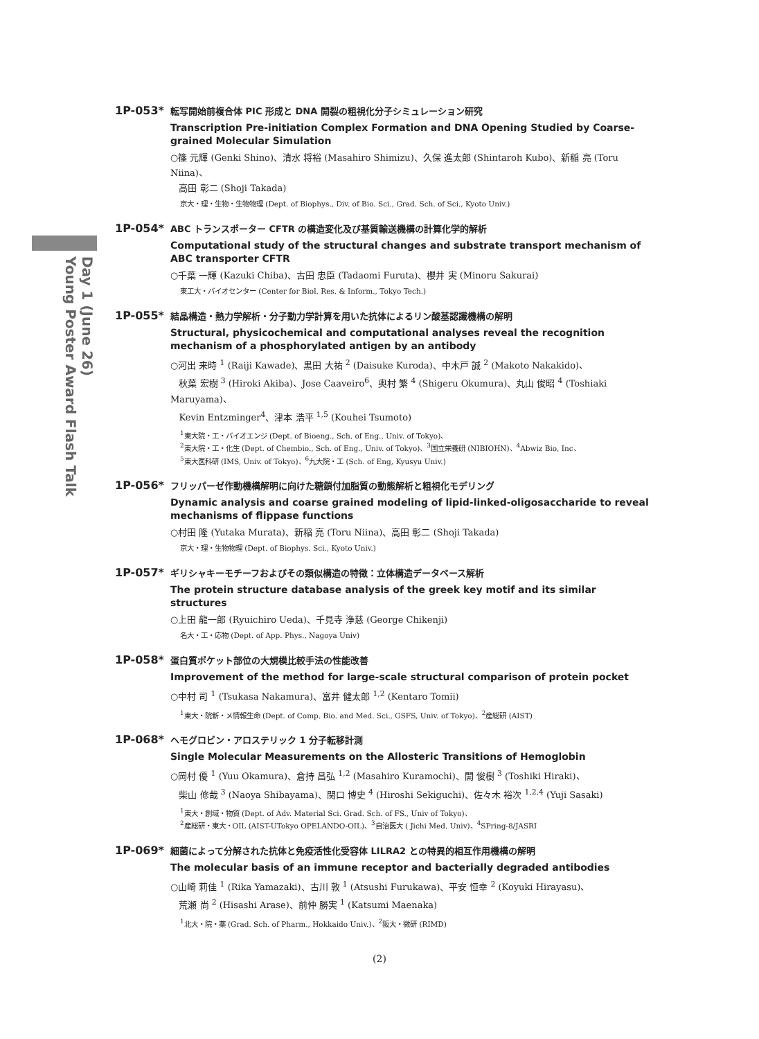Day 1 (June 26)
Young Poster Award Flash Talk
1P-053*
転写開始前複合体 PIC 形成と DNA 開裂の粗視化分子シミュレーション研究
Transcription Pre-initiation Complex Formation and DNA Opening Studied by Coarse-grained Molecular Simulation
○篠 元輝 (Genki Shino)、清水 将裕 (Masahiro Shimizu)、久保 進太郎 (Shintaroh Kubo)、新稲 亮 (Toru Niina)、
高田 彰二 (Shoji Takada)
京大・理・生物・生物物理 (Dept. of Biophys., Div. of Bio. Sci., Grad. Sch. of Sci., Kyoto Univ.)
1P-054*
ABC トランスポーター CFTR の構造変化及び基質輸送機構の計算化学的解析
Computational study of the structural changes and substrate transport mechanism of ABC transporter CFTR
○千葉 一輝 (Kazuki Chiba)、古田 忠臣 (Tadaomi Furuta)、櫻井 実 (Minoru Sakurai)
東工大・バイオセンター (Center for Biol. Res. & Inform., Tokyo Tech.)
1P-055*
結晶構造・熱力学解析・分子動力学計算を用いた抗体によるリン酸基認識機構の解明
Structural, physicochemical and computational analyses reveal the recognition mechanism of a phosphorylated antigen by an antibody
○河出 来時 <sup>1</sup> (Raiji Kawade)、黒田 大祐 <sup>2</sup> (Daisuke Kuroda)、中木戸 誠 <sup>2</sup> (Makoto Nakakido)、
秋葉 宏樹 <sup>3</sup> (Hiroki Akiba)、Jose Caaveiro<sup>6</sup>、奥村 繁 <sup>4</sup> (Shigeru Okumura)、丸山 俊昭 <sup>4</sup> (Toshiaki Maruyama)、
Kevin Entzminger<sup>4</sup>、津本 浩平 <sup>1,5</sup> (Kouhei Tsumoto)
<sup>1</sup> 東大院・工・バイオエンジ (Dept. of Bioeng., Sch. of Eng., Univ. of Tokyo)、
<sup>2</sup> 東大院・工・化生 (Dept. of Chembio., Sch. of Eng., Univ. of Tokyo)、<sup>3</sup>国立栄養研 (NIBIOHN)、<sup>4</sup>Abwiz Bio, Inc、
<sup>5</sup> 東大医科研 (IMS, Univ. of Tokyo)、<sup>6</sup>九大院・工 (Sch. of Eng, Kyusyu Univ.)
1P-056*
フリッパーゼ作動機構解明に向けた糖鎖付加脂質の動態解析と粗視化モデリング
Dynamic analysis and coarse grained modeling of lipid-linked-oligosaccharide to reveal mechanisms of flippase functions
○村田 隆 (Yutaka Murata)、新稲 亮 (Toru Niina)、高田 彰二 (Shoji Takada)
京大・理・生物物理 (Dept. of Biophys. Sci., Kyoto Univ.)
1P-057*
ギリシャキーモチーフおよびその類似構造の特徴：立体構造データベース解析
The protein structure database analysis of the greek key motif and its similar structures
○上田 龍一郎 (Ryuichiro Ueda)、千見寺 浄慈 (George Chikenji)
名大・工・応物 (Dept. of App. Phys., Nagoya Univ)
1P-058*
蛋白質ポケット部位の大規模比較手法の性能改善
Improvement of the method for large-scale structural comparison of protein pocket
○中村 司 <sup>1</sup> (Tsukasa Nakamura)、富井 健太郎 <sup>1,2</sup> (Kentaro Tomii)
<sup>1</sup> 東大・院新・メ情報生命 (Dept. of Comp. Bio. and Med. Sci., GSFS, Univ. of Tokyo)、<sup>2</sup>産総研 (AIST)
1P-068*
ヘモグロビン・アロステリック 1 分子転移計測
Single Molecular Measurements on the Allosteric Transitions of Hemoglobin
○岡村 優 <sup>1</sup> (Yuu Okamura)、倉持 昌弘 <sup>1,2</sup> (Masahiro Kuramochi)、開 俊樹 <sup>3</sup> (Toshiki Hiraki)、
柴山 修哉 <sup>3</sup> (Naoya Shibayama)、関口 博史 <sup>4</sup> (Hiroshi Sekiguchi)、佐々木 裕次 <sup>1,2,4</sup> (Yuji Sasaki)
<sup>1</sup> 東大・創域・物質 (Dept. of Adv. Material Sci. Grad. Sch. of FS., Univ of Tokyo)、
<sup>2</sup> 産総研・東大・OIL (AIST-UTokyo OPELANDO-OIL)、<sup>3</sup>自治医大 ( Jichi Med. Univ)、<sup>4</sup>SPring-8/JASRI
1P-069*
細菌によって分解された抗体と免疫活性化受容体 LILRA2 との特異的相互作用機構の解明
The molecular basis of an immune receptor and bacterially degraded antibodies
○山崎 莉佳 <sup>1</sup> (Rika Yamazaki)、古川 敦 <sup>1</sup> (Atsushi Furukawa)、平安 恒幸 <sup>2</sup> (Koyuki Hirayasu)、
荒瀬 尚 <sup>2</sup> (Hisashi Arase)、前仲 勝実 <sup>1</sup> (Katsumi Maenaka)
<sup>1</sup> 北大・院・薬 (Grad. Sch. of Pharm., Hokkaido Univ.)、<sup>2</sup>阪大・微研 (RIMD)
(2)